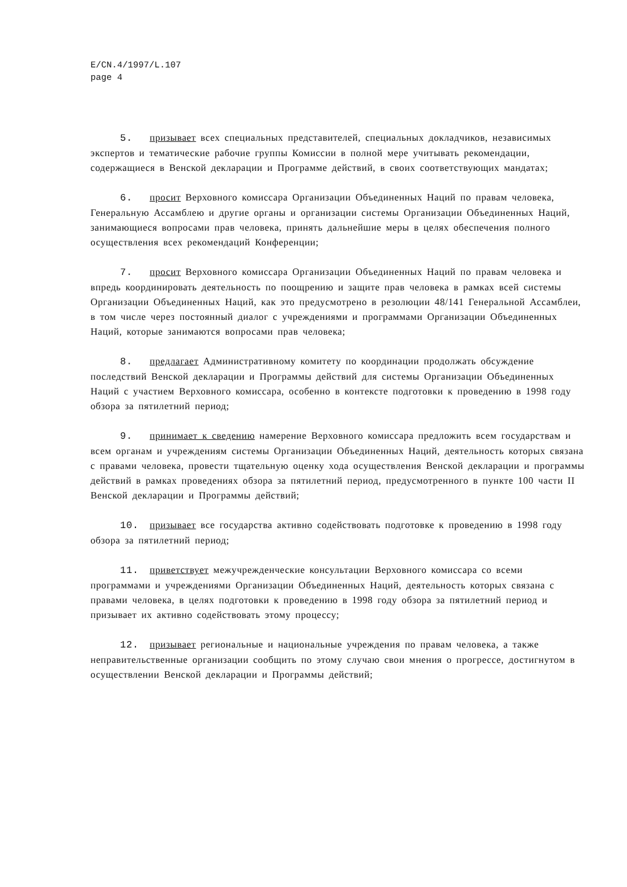E/CN.4/1997/L.107
page 4
5. призывает всех специальных представителей, специальных докладчиков, независимых экспертов и тематические рабочие группы Комиссии в полной мере учитывать рекомендации, содержащиеся в Венской декларации и Программе действий, в своих соответствующих мандатах;
6. просит Верховного комиссара Организации Объединенных Наций по правам человека, Генеральную Ассамблею и другие органы и организации системы Организации Объединенных Наций, занимающиеся вопросами прав человека, принять дальнейшие меры в целях обеспечения полного осуществления всех рекомендаций Конференции;
7. просит Верховного комиссара Организации Объединенных Наций по правам человека и впредь координировать деятельность по поощрению и защите прав человека в рамках всей системы Организации Объединенных Наций, как это предусмотрено в резолюции 48/141 Генеральной Ассамблеи, в том числе через постоянный диалог с учреждениями и программами Организации Объединенных Наций, которые занимаются вопросами прав человека;
8. предлагает Административному комитету по координации продолжать обсуждение последствий Венской декларации и Программы действий для системы Организации Объединенных Наций с участием Верховного комиссара, особенно в контексте подготовки к проведению в 1998 году обзора за пятилетний период;
9. принимает к сведению намерение Верховного комиссара предложить всем государствам и всем органам и учреждениям системы Организации Объединенных Наций, деятельность которых связана с правами человека, провести тщательную оценку хода осуществления Венской декларации и программы действий в рамках проведениях обзора за пятилетний период, предусмотренного в пункте 100 части II Венской декларации и Программы действий;
10. призывает все государства активно содействовать подготовке к проведению в 1998 году обзора за пятилетний период;
11. приветствует межучрежденческие консультации Верховного комиссара со всеми программами и учреждениями Организации Объединенных Наций, деятельность которых связана с правами человека, в целях подготовки к проведению в 1998 году обзора за пятилетний период и призывает их активно содействовать этому процессу;
12. призывает региональные и национальные учреждения по правам человека, а также неправительственные организации сообщить по этому случаю свои мнения о прогрессе, достигнутом в осуществлении Венской декларации и Программы действий;